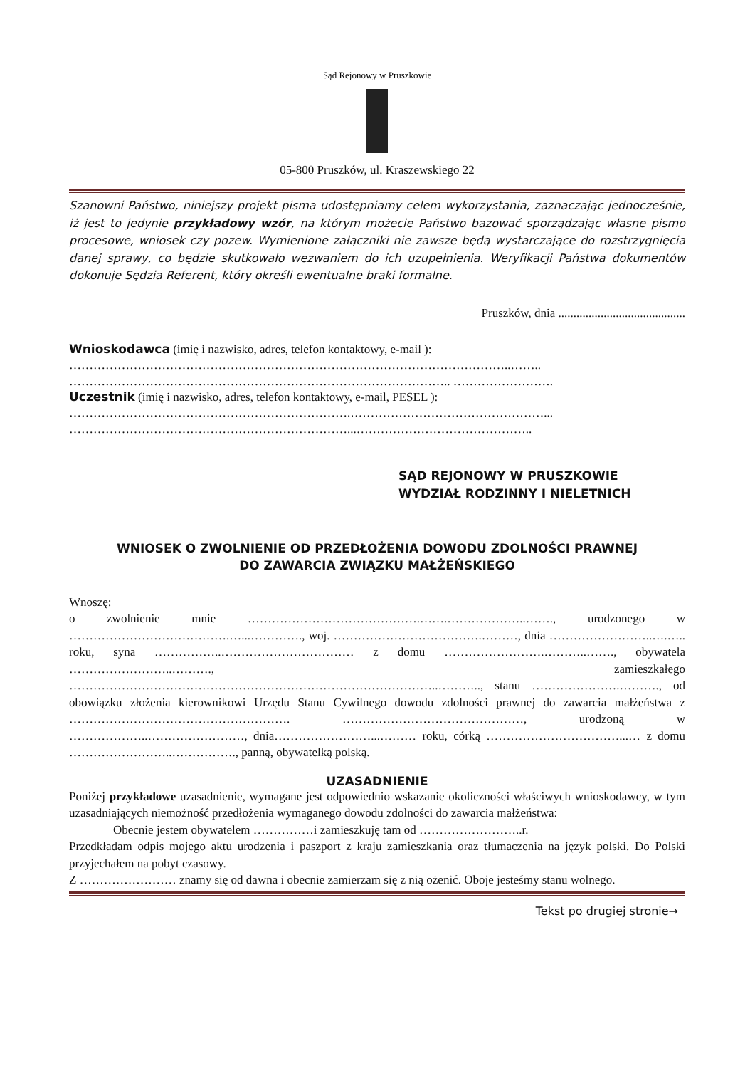Sąd Rejonowy w Pruszkowie
05-800 Pruszków, ul. Kraszewskiego 22
Szanowni Państwo, niniejszy projekt pisma udostępniamy celem wykorzystania, zaznaczając jednocześnie, iż jest to jedynie przykładowy wzór, na którym możecie Państwo bazować sporządzając własne pismo procesowe, wniosek czy pozew. Wymienione załączniki nie zawsze będą wystarczające do rozstrzygnięcia danej sprawy, co będzie skutkowało wezwaniem do ich uzupełnienia. Weryfikacji Państwa dokumentów dokonuje Sędzia Referent, który określi ewentualne braki formalne.
Pruszków, dnia ..........................................
Wnioskodawca (imię i nazwisko, adres, telefon kontaktowy, e-mail ):
………………………………………………………………………………………………..……..
………………………………………………………………………………….. …………………….
Uczestnik (imię i nazwisko, adres, telefon kontaktowy, e-mail, PESEL ):
…………………………………………………………….…………………………………………...
……………………………………………………………...……………………………………..
SĄD REJONOWY W PRUSZKOWIE
WYDZIAŁ RODZINNY I NIELETNICH
WNIOSEK O ZWOLNIENIE OD PRZEDŁOŻENIA DOWODU ZDOLNOŚCI PRAWNEJ
DO ZAWARCIA ZWIĄZKU MAŁŻEŃSKIEGO
Wnoszę:
o zwolnienie mnie …………………………………….…….………………..……., urodzonego w ………………………………….…...…………., woj. ……………………………….………, dnia ……………………..….….. roku, syna ……………..…………………………… z domu …………………….………..……., obywatela ……………………..………., zamieszkałego ………………………………………………………………………………..……….., stanu ………………….………., od obowiązku złożenia kierownikowi Urzędu Stanu Cywilnego dowodu zdolności prawnej do zawarcia małżeństwa z ………………………………………………. ………………………………………, urodzoną w ………………..……………………, dnia……………………...……… roku, córką ……………………………...… z domu ……………………..……………., panną, obywatelką polską.
UZASADNIENIE
Poniżej przykładowe uzasadnienie, wymagane jest odpowiednio wskazanie okoliczności właściwych wnioskodawcy, w tym uzasadniających niemożność przedłożenia wymaganego dowodu zdolności do zawarcia małżeństwa:
Obecnie jestem obywatelem ……………i zamieszkuję tam od ……………………..r.
Przedkładam odpis mojego aktu urodzenia i paszport z kraju zamieszkania oraz tłumaczenia na język polski. Do Polski przyjechałem na pobyt czasowy.
Z …………………… znamy się od dawna i obecnie zamierzam się z nią ożenić. Oboje jesteśmy stanu wolnego.
Tekst po drugiej stronie→